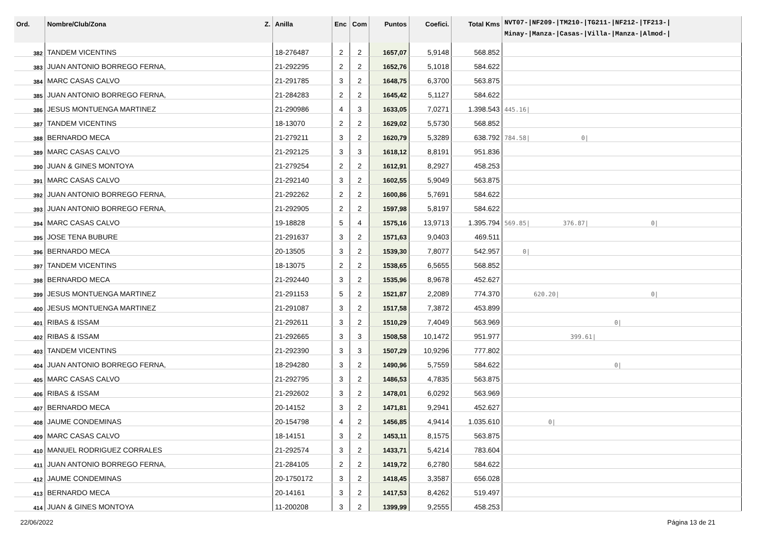| Ord. | Nombre/Club/Zona Z. | Anilla | Enc | Com | Puntos | Coefici. | Total Kms | NVT07-/NF209-/TM210-/TG211-/NF212-/TF213-/ Minay-/Manza-/Casas-/Villa-/Manza-/Almod-/ |
| --- | --- | --- | --- | --- | --- | --- | --- | --- |
| 382 | TANDEM VICENTINS | 18-276487 | 2 | 2 | 1657,07 | 5,9148 | 568.852 | |
| 383 | JUAN ANTONIO BORREGO FERNA, | 21-292295 | 2 | 2 | 1652,76 | 5,1018 | 584.622 | |
| 384 | MARC CASAS CALVO | 21-291785 | 3 | 2 | 1648,75 | 6,3700 | 563.875 | |
| 385 | JUAN ANTONIO BORREGO FERNA, | 21-284283 | 2 | 2 | 1645,42 | 5,1127 | 584.622 | |
| 386 | JESUS MONTUENGA MARTINEZ | 21-290986 | 4 | 3 | 1633,05 | 7,0271 | 1.398.543 | 445.16/ |
| 387 | TANDEM VICENTINS | 18-13070 | 2 | 2 | 1629,02 | 5,5730 | 568.852 | |
| 388 | BERNARDO MECA | 21-279211 | 3 | 2 | 1620,79 | 5,3289 | 638.792 | 784.58/ 0/ |
| 389 | MARC CASAS CALVO | 21-292125 | 3 | 3 | 1618,12 | 8,8191 | 951.836 | |
| 390 | JUAN & GINES MONTOYA | 21-279254 | 2 | 2 | 1612,91 | 8,2927 | 458.253 | |
| 391 | MARC CASAS CALVO | 21-292140 | 3 | 2 | 1602,55 | 5,9049 | 563.875 | |
| 392 | JUAN ANTONIO BORREGO FERNA, | 21-292262 | 2 | 2 | 1600,86 | 5,7691 | 584.622 | |
| 393 | JUAN ANTONIO BORREGO FERNA, | 21-292905 | 2 | 2 | 1597,98 | 5,8197 | 584.622 | |
| 394 | MARC CASAS CALVO | 19-18828 | 5 | 4 | 1575,16 | 13,9713 | 1.395.794 | 569.85/ 376.87/ 0/ |
| 395 | JOSE TENA BUBURE | 21-291637 | 3 | 2 | 1571,63 | 9,0403 | 469.511 | |
| 396 | BERNARDO MECA | 20-13505 | 3 | 2 | 1539,30 | 7,8077 | 542.957 | 0/ |
| 397 | TANDEM VICENTINS | 18-13075 | 2 | 2 | 1538,65 | 6,5655 | 568.852 | |
| 398 | BERNARDO MECA | 21-292440 | 3 | 2 | 1535,96 | 8,9678 | 452.627 | |
| 399 | JESUS MONTUENGA MARTINEZ | 21-291153 | 5 | 2 | 1521,87 | 2,2089 | 774.370 | 620.20/ 0/ |
| 400 | JESUS MONTUENGA MARTINEZ | 21-291087 | 3 | 2 | 1517,58 | 7,3872 | 453.899 | |
| 401 | RIBAS & ISSAM | 21-292611 | 3 | 2 | 1510,29 | 7,4049 | 563.969 | 0/ |
| 402 | RIBAS & ISSAM | 21-292665 | 3 | 3 | 1508,58 | 10,1472 | 951.977 | 399.61/ |
| 403 | TANDEM VICENTINS | 21-292390 | 3 | 3 | 1507,29 | 10,9296 | 777.802 | |
| 404 | JUAN ANTONIO BORREGO FERNA, | 18-294280 | 3 | 2 | 1490,96 | 5,7559 | 584.622 | 0/ |
| 405 | MARC CASAS CALVO | 21-292795 | 3 | 2 | 1486,53 | 4,7835 | 563.875 | |
| 406 | RIBAS & ISSAM | 21-292602 | 3 | 2 | 1478,01 | 6,0292 | 563.969 | |
| 407 | BERNARDO MECA | 20-14152 | 3 | 2 | 1471,81 | 9,2941 | 452.627 | |
| 408 | JAUME CONDEMINAS | 20-154798 | 4 | 2 | 1456,85 | 4,9414 | 1.035.610 | 0/ |
| 409 | MARC CASAS CALVO | 18-14151 | 3 | 2 | 1453,11 | 8,1575 | 563.875 | |
| 410 | MANUEL RODRIGUEZ CORRALES | 21-292574 | 3 | 2 | 1433,71 | 5,4214 | 783.604 | |
| 411 | JUAN ANTONIO BORREGO FERNA, | 21-284105 | 2 | 2 | 1419,72 | 6,2780 | 584.622 | |
| 412 | JAUME CONDEMINAS | 20-1750172 | 3 | 2 | 1418,45 | 3,3587 | 656.028 | |
| 413 | BERNARDO MECA | 20-14161 | 3 | 2 | 1417,53 | 8,4262 | 519.497 | |
| 414 | JUAN & GINES MONTOYA | 11-200208 | 3 | 2 | 1399,99 | 9,2555 | 458.253 | |
22/06/2022 Página 13 de 21